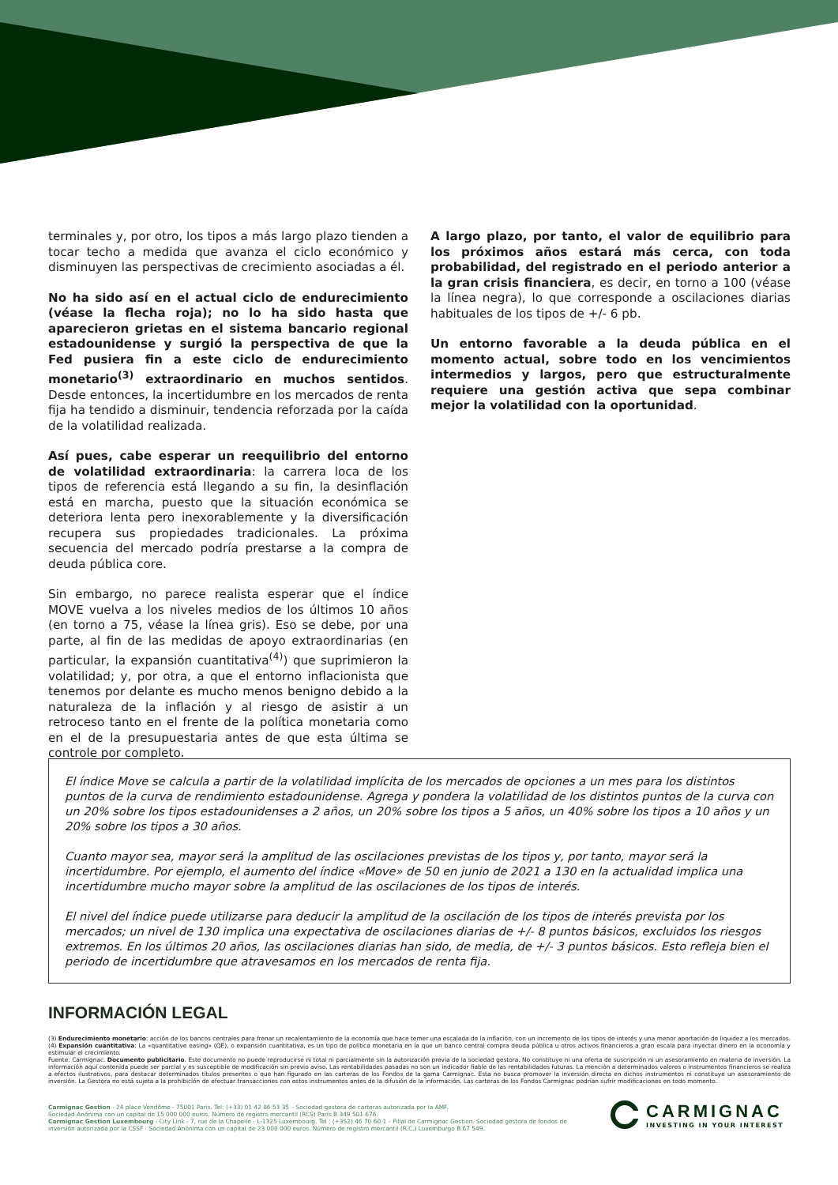terminales y, por otro, los tipos a más largo plazo tienden a tocar techo a medida que avanza el ciclo económico y disminuyen las perspectivas de crecimiento asociadas a él.
No ha sido así en el actual ciclo de endurecimiento (véase la flecha roja); no lo ha sido hasta que aparecieron grietas en el sistema bancario regional estadounidense y surgió la perspectiva de que la Fed pusiera fin a este ciclo de endurecimiento monetario<sup>(3)</sup> extraordinario en muchos sentidos. Desde entonces, la incertidumbre en los mercados de renta fija ha tendido a disminuir, tendencia reforzada por la caída de la volatilidad realizada.
Así pues, cabe esperar un reequilibrio del entorno de volatilidad extraordinaria: la carrera loca de los tipos de referencia está llegando a su fin, la desinflación está en marcha, puesto que la situación económica se deteriora lenta pero inexorablemente y la diversificación recupera sus propiedades tradicionales. La próxima secuencia del mercado podría prestarse a la compra de deuda pública core.
Sin embargo, no parece realista esperar que el índice MOVE vuelva a los niveles medios de los últimos 10 años (en torno a 75, véase la línea gris). Eso se debe, por una parte, al fin de las medidas de apoyo extraordinarias (en particular, la expansión cuantitativa<sup>(4)</sup>) que suprimieron la volatilidad; y, por otra, a que el entorno inflacionista que tenemos por delante es mucho menos benigno debido a la naturaleza de la inflación y al riesgo de asistir a un retroceso tanto en el frente de la política monetaria como en el de la presupuestaria antes de que esta última se controle por completo.
A largo plazo, por tanto, el valor de equilibrio para los próximos años estará más cerca, con toda probabilidad, del registrado en el periodo anterior a la gran crisis financiera, es decir, en torno a 100 (véase la línea negra), lo que corresponde a oscilaciones diarias habituales de los tipos de +/- 6 pb.
Un entorno favorable a la deuda pública en el momento actual, sobre todo en los vencimientos intermedios y largos, pero que estructuralmente requiere una gestión activa que sepa combinar mejor la volatilidad con la oportunidad.
El índice Move se calcula a partir de la volatilidad implícita de los mercados de opciones a un mes para los distintos puntos de la curva de rendimiento estadounidense. Agrega y pondera la volatilidad de los distintos puntos de la curva con un 20% sobre los tipos estadounidenses a 2 años, un 20% sobre los tipos a 5 años, un 40% sobre los tipos a 10 años y un 20% sobre los tipos a 30 años.
Cuanto mayor sea, mayor será la amplitud de las oscilaciones previstas de los tipos y, por tanto, mayor será la incertidumbre. Por ejemplo, el aumento del índice «Move» de 50 en junio de 2021 a 130 en la actualidad implica una incertidumbre mucho mayor sobre la amplitud de las oscilaciones de los tipos de interés.
El nivel del índice puede utilizarse para deducir la amplitud de la oscilación de los tipos de interés prevista por los mercados; un nivel de 130 implica una expectativa de oscilaciones diarias de +/- 8 puntos básicos, excluidos los riesgos extremos. En los últimos 20 años, las oscilaciones diarias han sido, de media, de +/- 3 puntos básicos. Esto refleja bien el periodo de incertidumbre que atravesamos en los mercados de renta fija.
INFORMACIÓN LEGAL
(3) Endurecimiento monetario: acción de los bancos centrales para frenar un recalentamiento de la economía que hace temer una escalada de la inflación, con un incremento de los tipos de interés y una menor aportación de liquidez a los mercados. (4) Expansión cuantitativa: La «quantitative easing» (QE), o expansión cuantitativa, es un tipo de política monetaria en la que un banco central compra deuda pública u otros activos financieros a gran escala para inyectar dinero en la economía y estimular el crecimiento.
Fuente: Carmignac. Documento publicitario. Este documento no puede reproducirse ni total ni parcialmente sin la autorización previa de la sociedad gestora. No constituye ni una oferta de suscripción ni un asesoramiento en materia de inversión. La información aquí contenida puede ser parcial y es susceptible de modificación sin previo aviso. Las rentabilidades pasadas no son un indicador fiable de las rentabilidades futuras. La mención a determinados valores o instrumentos financieros se realiza a efectos ilustrativos, para destacar determinados títulos presentes o que han figurado en las carteras de los Fondos de la gama Carmignac. Esta no busca promover la inversión directa en dichos instrumentos ni constituye un asesoramiento de inversión. La Gestora no está sujeta a la prohibición de efectuar transacciones con estos instrumentos antes de la difusión de la información. Las carteras de los Fondos Carmignac podrían sufrir modificaciones en todo momento.
Carmignac Gestion - 24 place Vendôme - 75001 Paris. Tel: (+33) 01 42 86 53 35 – Sociedad gestora de carteras autorizada por la AMF.
Sociedad Anónima con un capital de 15 000 000 euros. Número de registro mercantil (RCS) París B 349 501 676.
Carmignac Gestion Luxembourg - City Link - 7, rue de la Chapelle - L-1325 Luxembourg. Tel : (+352) 46 70 60 1 – Filial de Carmignac Gestion. Sociedad gestora de fondos de inversión autorizada por la CSSF - Sociedad Anónima con un capital de 23 000 000 euros. Número de registro mercantil (R.C.) Luxemburgo B 67 549.
CARMIGNAC
INVESTING IN YOUR INTEREST